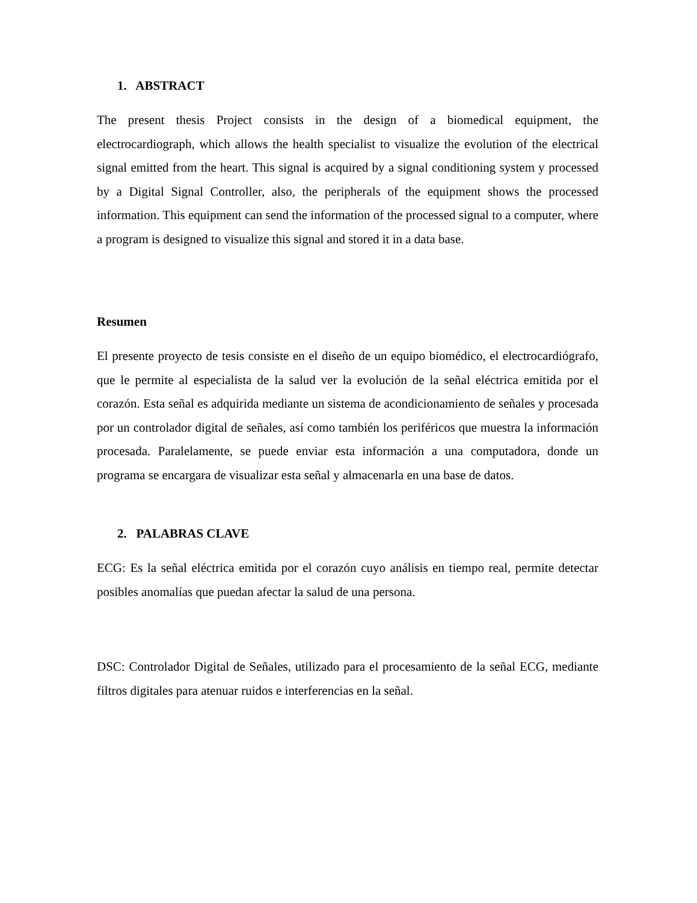1. ABSTRACT
The present thesis Project consists in the design of a biomedical equipment, the electrocardiograph, which allows the health specialist to visualize the evolution of the electrical signal emitted from the heart. This signal is acquired by a signal conditioning system y processed by a Digital Signal Controller, also, the peripherals of the equipment shows the processed information. This equipment can send the information of the processed signal to a computer, where a program is designed to visualize this signal and stored it in a data base.
Resumen
El presente proyecto de tesis consiste en el diseño de un equipo biomédico, el electrocardiógrafo, que le permite al especialista de la salud ver la evolución de la señal eléctrica emitida por el corazón. Esta señal es adquirida mediante un sistema de acondicionamiento de señales y procesada por un controlador digital de señales, así como también los periféricos que muestra la información procesada. Paralelamente, se puede enviar esta información a una computadora, donde un programa se encargara de visualizar esta señal y almacenarla en una base de datos.
2. PALABRAS CLAVE
ECG: Es la señal eléctrica emitida por el corazón cuyo análisis en tiempo real, permite detectar posibles anomalías que puedan afectar la salud de una persona.
DSC: Controlador Digital de Señales, utilizado para el procesamiento de la señal ECG, mediante filtros digitales para atenuar ruidos e interferencias en la señal.